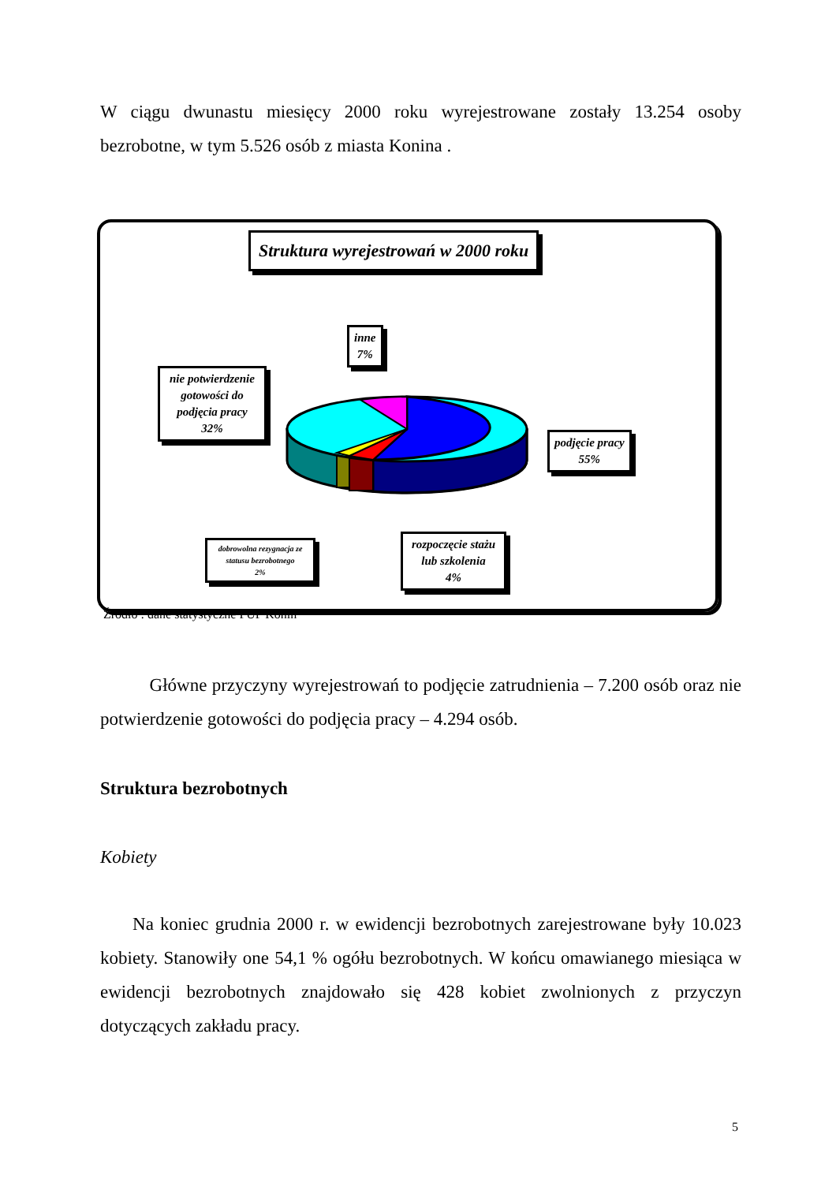W ciągu dwunastu miesięcy 2000 roku wyrejestrowane zostały 13.254 osoby bezrobotne, w tym 5.526 osób z miasta Konina .
Struktura wyrejestrowań w 2000 roku
inne
7%
nie potwierdzenie gotowości do podjęcia pracy
32%
podjęcie pracy
55%
dobrowolna rezygnacja ze statusu bezrobotnego
2%
rozpoczęcie stażu lub szkolenia
4%
Źródło : dane statystyczne PUP Konin
Główne przyczyny wyrejestrowań to podjęcie zatrudnienia – 7.200 osób oraz nie potwierdzenie gotowości do podjęcia pracy – 4.294 osób.
Struktura bezrobotnych
Kobiety
Na koniec grudnia 2000 r. w ewidencji bezrobotnych zarejestrowane były 10.023 kobiety. Stanowiły one 54,1 % ogółu bezrobotnych. W końcu omawianego miesiąca w ewidencji bezrobotnych znajdowało się 428 kobiet zwolnionych z przyczyn dotyczących zakładu pracy.
5